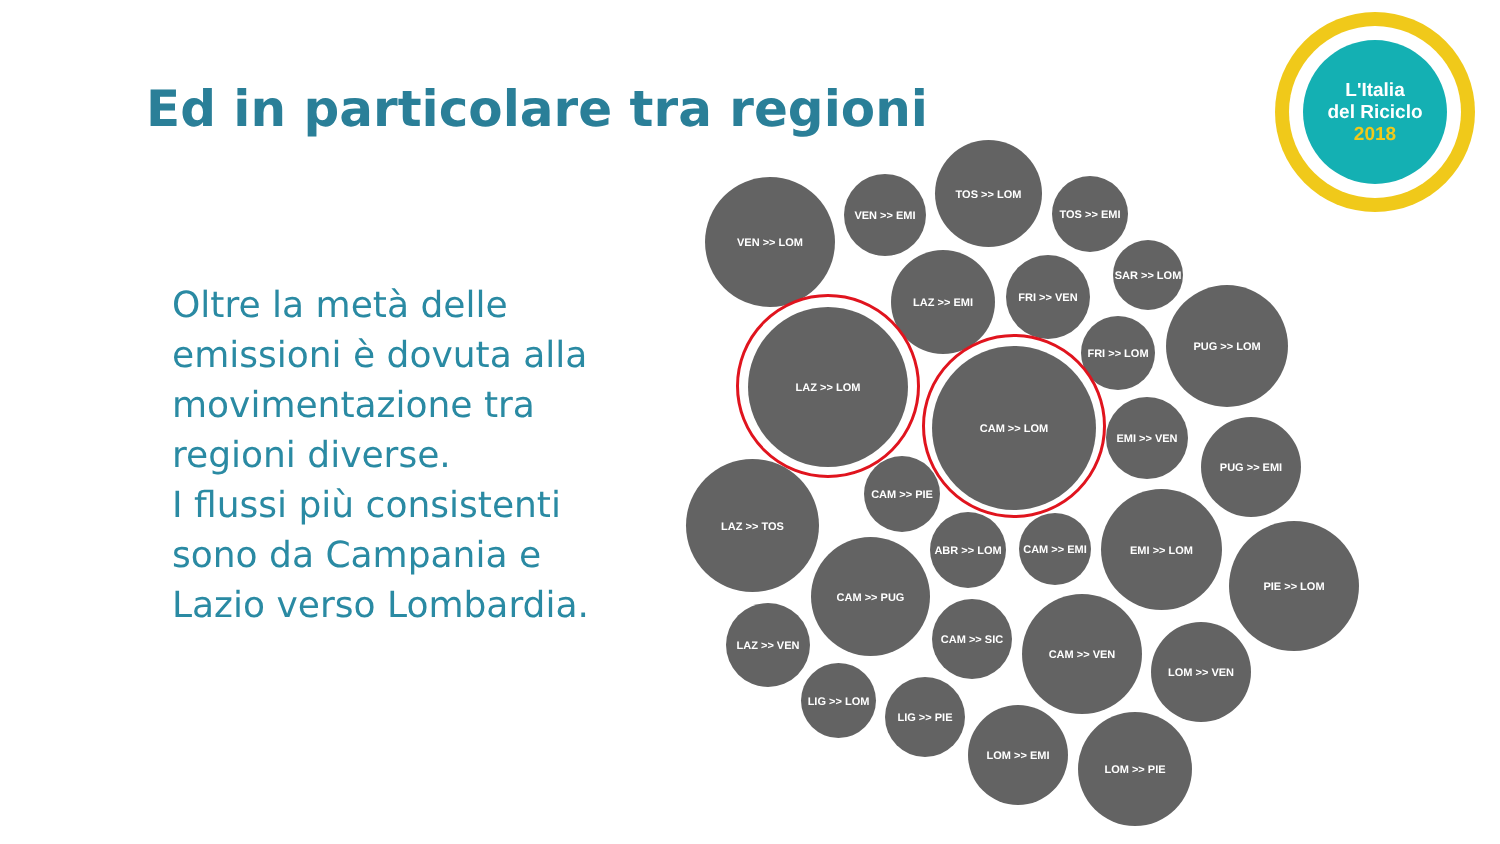Ed in particolare tra regioni
Oltre la metà delle emissioni è dovuta alla movimentazione tra regioni diverse.
I flussi più consistenti sono da Campania e Lazio verso Lombardia.
L'Italia
del Riciclo
2018
VEN >> LOM VEN >> EMI
TOS >> LOM
TOS >> EMI
LAZ >> EMI FRI >> VEN
SAR >> LOM
LAZ >> LOM
FRI >> LOM
PUG >> LOM
CAM >> LOM
EMI >> VEN
PUG >> EMI
LAZ >> TOS CAM >> PIE
ABR >> LOM CAM >> EMI
EMI >> LOM
PIE >> LOM
CAM >> PUG
LAZ >> VEN CAM >> SIC CAM >> VEN
LOM >> VEN
LIG >> LOM
LIG >> PIE
LOM >> EMI
LOM >> PIE